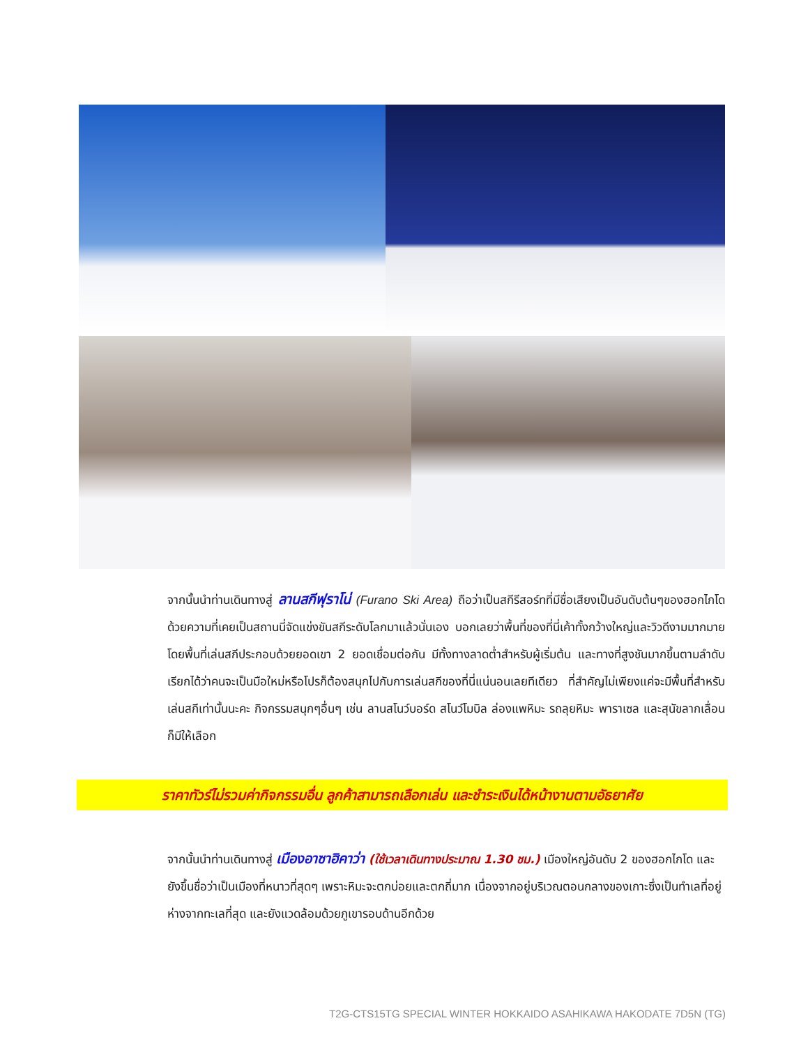จากนั้นนำท่านเดินทางสู่ ลานสกีฟุราโน่ (Furano Ski Area) ถือว่าเป็นสกีรีสอร์ทที่มีชื่อเสียงเป็นอันดับต้นๆของฮอกไกโด ด้วยความที่เคยเป็นสถานนี่จัดแข่งขันสกีระดับโลกมาแล้วนั่นเอง บอกเลยว่าพื้นที่ของที่นี่เค้าทั้งกว้างใหญ่และวิวดีงามมากมาย โดยพื้นที่เล่นสกีประกอบด้วยยอดเขา 2 ยอดเชื่อมต่อกัน มีทั้งทางลาดต่ำสำหรับผู้เริ่มต้น และทางที่สูงชันมากขึ้นตามลำดับ เรียกได้ว่าคนจะเป็นมือใหม่หรือโปรก็ต้องสนุกไปกับการเล่นสกีของที่นี่แน่นอนเลยทีเดียว ที่สำคัญไม่เพียงแค่จะมีพื้นที่สำหรับเล่นสกีเท่านั้นนะคะ กิจกรรมสนุกๆอื่นๆ เช่น ลานสโนว์บอร์ด สโนว์โมบิล ล่องแพหิมะ รถลุยหิมะ พาราเซล และสุนัขลากเลื่อน ก็มีให้เลือก
ราคาทัวร์ไม่รวมค่ากิจกรรมอื่น ลูกค้าสามารถเลือกเล่น และชำระเงินได้หน้างานตามอัธยาศัย
จากนั้นนำท่านเดินทางสู่ เมืองอาซาฮิคาว่า (ใช้เวลาเดินทางประมาณ 1.30 ชม.) เมืองใหญ่อันดับ 2 ของฮอกไกโด และยังขึ้นชื่อว่าเป็นเมืองที่หนาวที่สุดๆ เพราะหิมะจะตกบ่อยและตกถี่มาก เนื่องจากอยู่บริเวณตอนกลางของเกาะซึ่งเป็นทำเลที่อยู่ห่างจากทะเลที่สุด และยังแวดล้อมด้วยภูเขารอบด้านอีกด้วย
T2G-CTS15TG SPECIAL WINTER HOKKAIDO ASAHIKAWA HAKODATE 7D5N (TG)